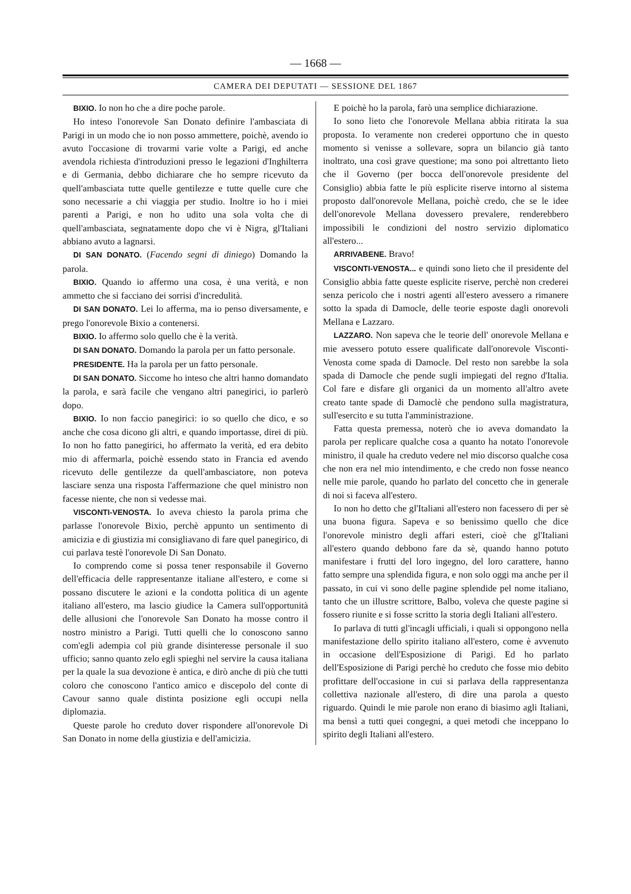— 1668 —
CAMERA DEI DEPUTATI — SESSIONE DEL 1867
BIXIO. Io non ho che a dire poche parole.
Ho inteso l'onorevole San Donato definire l'ambasciata di Parigi in un modo che io non posso ammettere, poichè, avendo io avuto l'occasione di trovarmi varie volte a Parigi, ed anche avendola richiesta d'introduzioni presso le legazioni d'Inghilterra e di Germania, debbo dichiarare che ho sempre ricevuto da quell'ambasciata tutte quelle gentilezze e tutte quelle cure che sono necessarie a chi viaggia per studio. Inoltre io ho i miei parenti a Parigi, e non ho udito una sola volta che di quell'ambasciata, segnatamente dopo che vi è Nigra, gl'Italiani abbiano avuto a lagnarsi.
DI SAN DONATO. (Facendo segni di diniego) Domando la parola.
BIXIO. Quando io affermo una cosa, è una verità, e non ammetto che si facciano dei sorrisi d'incredulità.
DI SAN DONATO. Lei lo afferma, ma io penso diversamente, e prego l'onorevole Bixio a contenersi.
BIXIO. Io affermo solo quello che è la verità.
DI SAN DONATO. Domando la parola per un fatto personale.
PRESIDENTE. Ha la parola per un fatto personale.
DI SAN DONATO. Siccome ho inteso che altri hanno domandato la parola, e sarà facile che vengano altri panegirici, io parlerò dopo.
BIXIO. Io non faccio panegirici: io so quello che dico, e so anche che cosa dicono gli altri, e quando importasse, direi di più. Io non ho fatto panegirici, ho affermato la verità, ed era debito mio di affermarla, poichè essendo stato in Francia ed avendo ricevuto delle gentilezze da quell'ambasciatore, non poteva lasciare senza una risposta l'affermazione che quel ministro non facesse niente, che non si vedesse mai.
VISCONTI-VENOSTA. Io aveva chiesto la parola prima che parlasse l'onorevole Bixio, perchè appunto un sentimento di amicizia e di giustizia mi consigliavano di fare quel panegirico, di cui parlava testè l'onorevole Di San Donato.
Io comprendo come si possa tener responsabile il Governo dell'efficacia delle rappresentanze italiane all'estero, e come si possano discutere le azioni e la condotta politica di un agente italiano all'estero, ma lascio giudice la Camera sull'opportunità delle allusioni che l'onorevole San Donato ha mosse contro il nostro ministro a Parigi. Tutti quelli che lo conoscono sanno com'egli adempia col più grande disinteresse personale il suo ufficio; sanno quanto zelo egli spieghi nel servire la causa italiana per la quale la sua devozione è antica, e dirò anche di più che tutti coloro che conoscono l'antico amico e discepolo del conte di Cavour sanno quale distinta posizione egli occupi nella diplomazia.
Queste parole ho creduto dover rispondere all'onorevole Di San Donato in nome della giustizia e dell'amicizia.
E poichè ho la parola, farò una semplice dichiarazione.
Io sono lieto che l'onorevole Mellana abbia ritirata la sua proposta. Io veramente non crederei opportuno che in questo momento si venisse a sollevare, sopra un bilancio già tanto inoltrato, una così grave questione; ma sono poi altrettanto lieto che il Governo (per bocca dell'onorevole presidente del Consiglio) abbia fatte le più esplicite riserve intorno al sistema proposto dall'onorevole Mellana, poichè credo, che se le idee dell'onorevole Mellana dovessero prevalere, renderebbero impossibili le condizioni del nostro servizio diplomatico all'estero...
ARRIVABENE. Bravo!
VISCONTI-VENOSTA... e quindi sono lieto che il presidente del Consiglio abbia fatte queste esplicite riserve, perchè non crederei senza pericolo che i nostri agenti all'estero avessero a rimanere sotto la spada di Damocle, delle teorie esposte dagli onorevoli Mellana e Lazzaro.
LAZZARO. Non sapeva che le teorie dell' onorevole Mellana e mie avessero potuto essere qualificate dall'onorevole Visconti-Venosta come spada di Damocle. Del resto non sarebbe la sola spada di Damocle che pende sugli impiegati del regno d'Italia. Col fare e disfare gli organici da un momento all'altro avete creato tante spade di Damoclè che pendono sulla magistratura, sull'esercito e su tutta l'amministrazione.
Fatta questa premessa, noterò che io aveva domandato la parola per replicare qualche cosa a quanto ha notato l'onorevole ministro, il quale ha creduto vedere nel mio discorso qualche cosa che non era nel mio intendimento, e che credo non fosse neanco nelle mie parole, quando ho parlato del concetto che in generale di noi si faceva all'estero.
Io non ho detto che gl'Italiani all'estero non facessero di per sè una buona figura. Sapeva e so benissimo quello che dice l'onorevole ministro degli affari esteri, cioè che gl'Italiani all'estero quando debbono fare da sè, quando hanno potuto manifestare i frutti del loro ingegno, del loro carattere, hanno fatto sempre una splendida figura, e non solo oggi ma anche per il passato, in cui vi sono delle pagine splendide pel nome italiano, tanto che un illustre scrittore, Balbo, voleva che queste pagine si fossero riunite e si fosse scritto la storia degli Italiani all'estero.
Io parlava di tutti gl'incagli ufficiali, i quali si oppongono nella manifestazione dello spirito italiano all'estero, come è avvenuto in occasione dell'Esposizione di Parigi. Ed ho parlato dell'Esposizione di Parigi perchè ho creduto che fosse mio debito profittare dell'occasione in cui si parlava della rappresentanza collettiva nazionale all'estero, di dire una parola a questo riguardo. Quindi le mie parole non erano di biasimo agli Italiani, ma bensì a tutti quei congegni, a quei metodi che inceppano lo spirito degli Italiani all'estero.